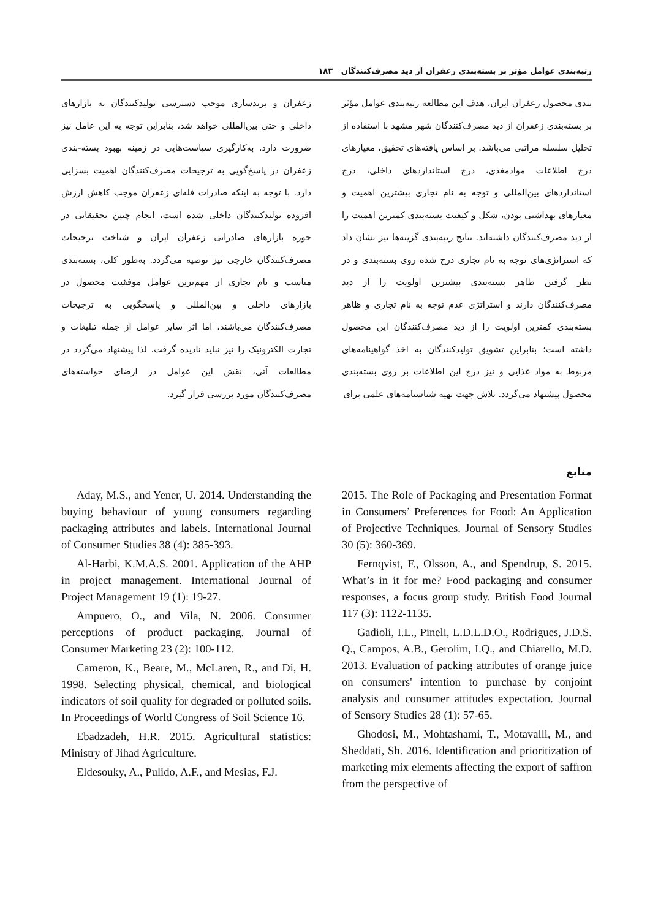رتبه‌بندی عوامل مؤثر بر بسته‌بندی زعفران از دید مصرف‌کنندگان ۱۸۳
بندی محصول زعفران ایران، هدف این مطالعه رتبه‌بندی عوامل مؤثر بر بسته‌بندی زعفران از دید مصرف‌کنندگان شهر مشهد با استفاده از تحلیل سلسله مراتبی می‌باشد. بر اساس یافته‌های تحقیق، معیارهای درج اطلاعات موادمغذی، درج استانداردهای داخلی، درج استانداردهای بین‌المللی و توجه به نام تجاری بیشترین اهمیت و معیارهای بهداشتی بودن، شکل و کیفیت بسته‌بندی کمترین اهمیت را از دید مصرف‌کنندگان داشته‌اند. نتایج رتبه‌بندی گزینه‌ها نیز نشان داد که استراتژی‌های توجه به نام تجاری درج شده روی بسته‌بندی و در نظر گرفتن ظاهر بسته‌بندی بیشترین اولویت را از دید مصرف‌کنندگان دارند و استراتژی عدم توجه به نام تجاری و ظاهر بسته‌بندی کمترین اولویت را از دید مصرف‌کنندگان این محصول داشته است؛ بنابراین تشویق تولیدکنندگان به اخذ گواهینامه‌های مربوط به مواد غذایی و نیز درج این اطلاعات بر روی بسته‌بندی محصول پیشنهاد می‌گردد. تلاش جهت تهیه شناسنامه‌های علمی برای
زعفران و برندسازی موجب دسترسی تولیدکنندگان به بازارهای داخلی و حتی بین‌المللی خواهد شد، بنابراین توجه به این عامل نیز ضرورت دارد. به‌کارگیری سیاست‌هایی در زمینه بهبود بسته-بندی زعفران در پاسخ‌گویی به ترجیحات مصرف‌کنندگان اهمیت بسزایی دارد. با توجه به اینکه صادرات فله‌ای زعفران موجب کاهش ارزش افزوده تولیدکنندگان داخلی شده است، انجام چنین تحقیقاتی در حوزه بازارهای صادراتی زعفران ایران و شناخت ترجیحات مصرف‌کنندگان خارجی نیز توصیه می‌گردد. به‌طور کلی، بسته‌بندی مناسب و نام تجاری از مهم‌ترین عوامل موفقیت محصول در بازارهای داخلی و بین‌المللی و پاسخگویی به ترجیحات مصرف‌کنندگان می‌باشند، اما اثر سایر عوامل از جمله تبلیغات و تجارت الکترونیک را نیز نباید نادیده گرفت. لذا پیشنهاد می‌گردد در مطالعات آتی، نقش این عوامل در ارضای خواسته‌های مصرف‌کنندگان مورد بررسی قرار گیرد.
منابع
2015. The Role of Packaging and Presentation Format in Consumers’ Preferences for Food: An Application of Projective Techniques. Journal of Sensory Studies 30 (5): 360-369.
Fernqvist, F., Olsson, A., and Spendrup, S. 2015. What’s in it for me? Food packaging and consumer responses, a focus group study. British Food Journal 117 (3): 1122-1135.
Gadioli, I.L., Pineli, L.D.L.D.O., Rodrigues, J.D.S. Q., Campos, A.B., Gerolim, I.Q., and Chiarello, M.D. 2013. Evaluation of packing attributes of orange juice on consumers' intention to purchase by conjoint analysis and consumer attitudes expectation. Journal of Sensory Studies 28 (1): 57-65.
Ghodosi, M., Mohtashami, T., Motavalli, M., and Sheddati, Sh. 2016. Identification and prioritization of marketing mix elements affecting the export of saffron from the perspective of
Aday, M.S., and Yener, U. 2014. Understanding the buying behaviour of young consumers regarding packaging attributes and labels. International Journal of Consumer Studies 38 (4): 385-393.
Al-Harbi, K.M.A.S. 2001. Application of the AHP in project management. International Journal of Project Management 19 (1): 19-27.
Ampuero, O., and Vila, N. 2006. Consumer perceptions of product packaging. Journal of Consumer Marketing 23 (2): 100-112.
Cameron, K., Beare, M., McLaren, R., and Di, H. 1998. Selecting physical, chemical, and biological indicators of soil quality for degraded or polluted soils. In Proceedings of World Congress of Soil Science 16.
Ebadzadeh, H.R. 2015. Agricultural statistics: Ministry of Jihad Agriculture.
Eldesouky, A., Pulido, A.F., and Mesias, F.J.